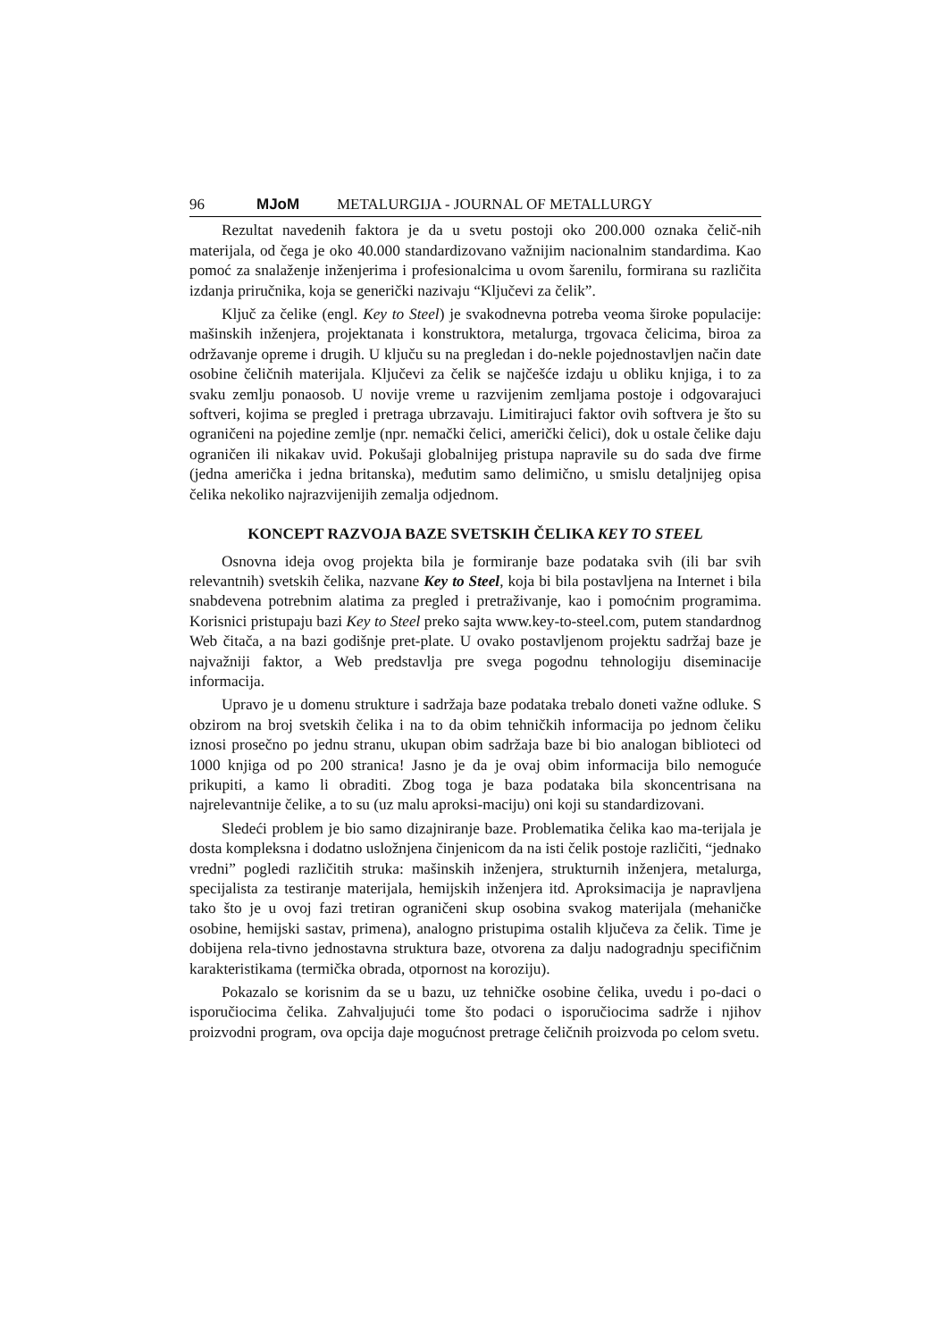96 MJoM METALURGIJA - JOURNAL OF METALLURGY
Rezultat navedenih faktora je da u svetu postoji oko 200.000 oznaka čelič-nih materijala, od čega je oko 40.000 standardizovano važnijim nacionalnim standardima. Kao pomoć za snalaženje inženjerima i profesionalcima u ovom šarenilu, formirana su različita izdanja priručnika, koja se generički nazivaju “Ključevi za čelik”.
Ključ za čelike (engl. Key to Steel) je svakodnevna potreba veoma široke populacije: mašinskih inženjera, projektanata i konstruktora, metalurga, trgovaca čelicima, biroa za održavanje opreme i drugih. U ključu su na pregledan i do-nekle pojednostavljen način date osobine čeličnih materijala. Ključevi za čelik se najčešće izdaju u obliku knjiga, i to za svaku zemlju ponaosob. U novije vreme u razvijenim zemljama postoje i odgovarajuci softveri, kojima se pregled i pretraga ubrzavaju. Limitirajuci faktor ovih softvera je što su ograničeni na pojedine zemlje (npr. nemački čelici, američki čelici), dok u ostale čelike daju ograničen ili nikakav uvid. Pokušaji globalnijeg pristupa napravile su do sada dve firme (jedna američka i jedna britanska), međutim samo delimično, u smislu detaljnijeg opisa čelika nekoliko najrazvijenijih zemalja odjednom.
KONCEPT RAZVOJA BAZE SVETSKIH ČELIKA KEY TO STEEL
Osnovna ideja ovog projekta bila je formiranje baze podataka svih (ili bar svih relevantnih) svetskih čelika, nazvane Key to Steel, koja bi bila postavljena na Internet i bila snabdevena potrebnim alatima za pregled i pretraživanje, kao i pomoćnim programima. Korisnici pristupaju bazi Key to Steel preko sajta www.key-to-steel.com, putem standardnog Web čitača, a na bazi godišnje pret-plate. U ovako postavljenom projektu sadržaj baze je najvažniji faktor, a Web predstavlja pre svega pogodnu tehnologiju diseminacije informacija.
Upravo je u domenu strukture i sadržaja baze podataka trebalo doneti važne odluke. S obzirom na broj svetskih čelika i na to da obim tehničkih informacija po jednom čeliku iznosi prosečno po jednu stranu, ukupan obim sadržaja baze bi bio analogan biblioteci od 1000 knjiga od po 200 stranica! Jasno je da je ovaj obim informacija bilo nemoguće prikupiti, a kamo li obraditi. Zbog toga je baza podataka bila skoncentrisana na najrelevantnije čelike, a to su (uz malu aproksi-maciju) oni koji su standardizovani.
Sledeći problem je bio samo dizajniranje baze. Problematika čelika kao ma-terijala je dosta kompleksna i dodatno usložnjena činjenicom da na isti čelik postoje različiti, “jednako vredni” pogledi različitih struka: mašinskih inženjera, strukturnih inženjera, metalurga, specijalista za testiranje materijala, hemijskih inženjera itd. Aproksimacija je napravljena tako što je u ovoj fazi tretiran ograničeni skup osobina svakog materijala (mehaničke osobine, hemijski sastav, primena), analogno pristupima ostalih ključeva za čelik. Time je dobijena rela-tivno jednostavna struktura baze, otvorena za dalju nadogradnju specifičnim karakteristikama (termička obrada, otpornost na koroziju).
Pokazalo se korisnim da se u bazu, uz tehničke osobine čelika, uvedu i po-daci o isporučiocima čelika. Zahvaljujući tome što podaci o isporučiocima sadrže i njihov proizvodni program, ova opcija daje mogućnost pretrage čeličnih proizvoda po celom svetu.